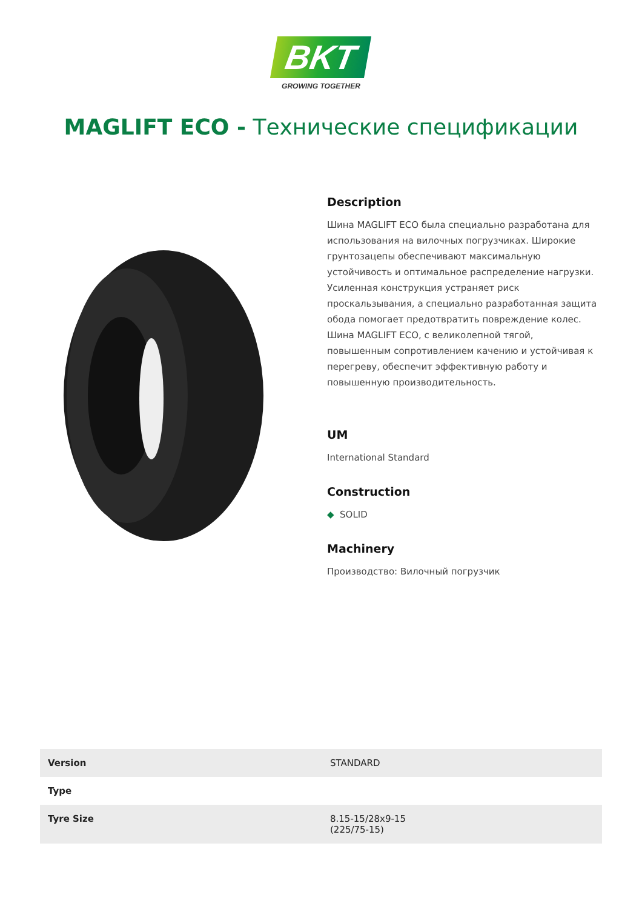BKT
GROWING TOGETHER
MAGLIFT ECO - Технические спецификации
Description
Шина MAGLIFT ECO была специально разработана для использования на вилочных погрузчиках. Широкие грунтозацепы обеспечивают максимальную устойчивость и оптимальное распределение нагрузки. Усиленная конструкция устраняет риск проскальзывания, а специально разработанная защита обода помогает предотвратить повреждение колес. Шина MAGLIFT ECO, с великолепной тягой, повышенным сопротивлением качению и устойчивая к перегреву, обеспечит эффективную работу и повышенную производительность.
UM
International Standard
Construction
◆ SOLID
Machinery
Производство: Вилочный погрузчик
| Version | STANDARD |
| Type | |
| Tyre Size | 8.15-15/28x9-15 (225/75-15) |